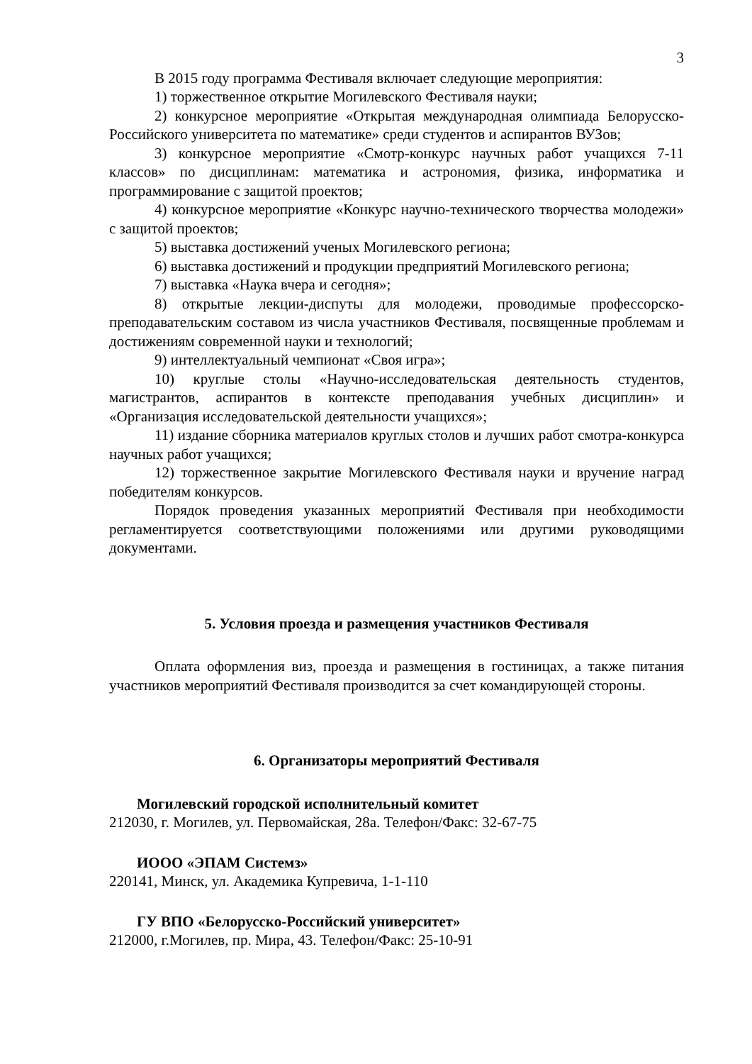3
В 2015 году программа Фестиваля включает следующие мероприятия:
1) торжественное открытие Могилевского Фестиваля науки;
2) конкурсное мероприятие «Открытая международная олимпиада Белорусско-Российского университета по математике» среди студентов и аспирантов ВУЗов;
3) конкурсное мероприятие «Смотр-конкурс научных работ учащихся 7-11 классов» по дисциплинам: математика и астрономия, физика, информатика и программирование с защитой проектов;
4) конкурсное мероприятие «Конкурс научно-технического творчества молодежи» с защитой проектов;
5) выставка достижений ученых Могилевского региона;
6) выставка достижений и продукции предприятий Могилевского региона;
7) выставка «Наука вчера и сегодня»;
8) открытые лекции-диспуты для молодежи, проводимые профессорско-преподавательским составом из числа участников Фестиваля, посвященные проблемам и достижениям современной науки и технологий;
9) интеллектуальный чемпионат «Своя игра»;
10) круглые столы «Научно-исследовательская деятельность студентов, магистрантов, аспирантов в контексте преподавания учебных дисциплин» и «Организация исследовательской деятельности учащихся»;
11) издание сборника материалов круглых столов и лучших работ смотра-конкурса научных работ учащихся;
12) торжественное закрытие Могилевского Фестиваля науки и вручение наград победителям конкурсов.
Порядок проведения указанных мероприятий Фестиваля при необходимости регламентируется соответствующими положениями или другими руководящими документами.
5. Условия проезда и размещения участников Фестиваля
Оплата оформления виз, проезда и размещения в гостиницах, а также питания участников мероприятий Фестиваля производится за счет командирующей стороны.
6. Организаторы мероприятий Фестиваля
Могилевский городской исполнительный комитет
212030, г. Могилев, ул. Первомайская, 28а. Телефон/Факс: 32-67-75
ИООО «ЭПАМ Системз»
220141, Минск, ул. Академика Купревича, 1-1-110
ГУ ВПО «Белорусско-Российский университет»
212000, г.Могилев, пр. Мира, 43. Телефон/Факс: 25-10-91